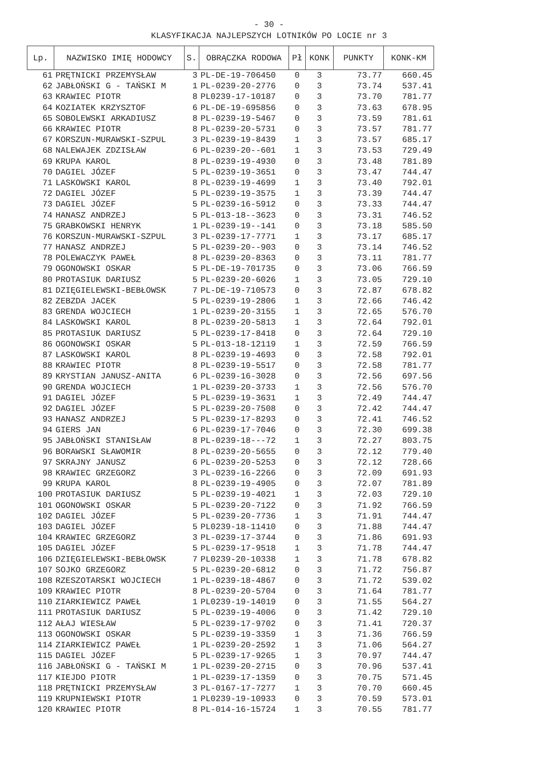- 30 -
KLASYFIKACJA NAJLEPSZYCH LOTNIKÓW PO LOCIE nr 3
| Lp. | NAZWISKO IMIĘ HODOWCY | S. | OBRĄCZKA RODOWA | Pł | KONK | PUNKTY | KONK-KM |
| --- | --- | --- | --- | --- | --- | --- | --- |
| 61 | PRĘTNICKI PRZEMYSŁAW | 3 | PL-DE-19-706450 | 0 | 3 | 73.77 | 660.45 |
| 62 | JABŁOŃSKI G - TAŃSKI M | 1 | PL-0239-20-2776 | 0 | 3 | 73.74 | 537.41 |
| 63 | KRAWIEC PIOTR | 8 | PL0239-17-10187 | 0 | 3 | 73.70 | 781.77 |
| 64 | KOZIATEK KRZYSZTOF | 6 | PL-DE-19-695856 | 0 | 3 | 73.63 | 678.95 |
| 65 | SOBOLEWSKI ARKADIUSZ | 8 | PL-0239-19-5467 | 0 | 3 | 73.59 | 781.61 |
| 66 | KRAWIEC PIOTR | 8 | PL-0239-20-5731 | 0 | 3 | 73.57 | 781.77 |
| 67 | KORSZUN-MURAWSKI-SZPUL | 3 | PL-0239-19-8439 | 1 | 3 | 73.57 | 685.17 |
| 68 | NALEWAJEK ZDZISŁAW | 6 | PL-0239-20--601 | 1 | 3 | 73.53 | 729.49 |
| 69 | KRUPA KAROL | 8 | PL-0239-19-4930 | 0 | 3 | 73.48 | 781.89 |
| 70 | DAGIEL JÓZEF | 5 | PL-0239-19-3651 | 0 | 3 | 73.47 | 744.47 |
| 71 | LASKOWSKI KAROL | 8 | PL-0239-19-4699 | 1 | 3 | 73.40 | 792.01 |
| 72 | DAGIEL JÓZEF | 5 | PL-0239-19-3575 | 1 | 3 | 73.39 | 744.47 |
| 73 | DAGIEL JÓZEF | 5 | PL-0239-16-5912 | 0 | 3 | 73.33 | 744.47 |
| 74 | HANASZ ANDRZEJ | 5 | PL-013-18--3623 | 0 | 3 | 73.31 | 746.52 |
| 75 | GRABKOWSKI HENRYK | 1 | PL-0239-19--141 | 0 | 3 | 73.18 | 585.50 |
| 76 | KORSZUN-MURAWSKI-SZPUL | 3 | PL-0239-17-7771 | 1 | 3 | 73.17 | 685.17 |
| 77 | HANASZ ANDRZEJ | 5 | PL-0239-20--903 | 0 | 3 | 73.14 | 746.52 |
| 78 | POLEWACZYK PAWEŁ | 8 | PL-0239-20-8363 | 0 | 3 | 73.11 | 781.77 |
| 79 | OGONOWSKI OSKAR | 5 | PL-DE-19-701735 | 0 | 3 | 73.06 | 766.59 |
| 80 | PROTASIUK DARIUSZ | 5 | PL-0239-20-6026 | 1 | 3 | 73.05 | 729.10 |
| 81 | DZIĘGIELEWSKI-BEBŁOWSK | 7 | PL-DE-19-710573 | 0 | 3 | 72.87 | 678.82 |
| 82 | ZEBZDA JACEK | 5 | PL-0239-19-2806 | 1 | 3 | 72.66 | 746.42 |
| 83 | GRENDA WOJCIECH | 1 | PL-0239-20-3155 | 1 | 3 | 72.65 | 576.70 |
| 84 | LASKOWSKI KAROL | 8 | PL-0239-20-5813 | 1 | 3 | 72.64 | 792.01 |
| 85 | PROTASIUK DARIUSZ | 5 | PL-0239-17-8418 | 0 | 3 | 72.64 | 729.10 |
| 86 | OGONOWSKI OSKAR | 5 | PL-013-18-12119 | 1 | 3 | 72.59 | 766.59 |
| 87 | LASKOWSKI KAROL | 8 | PL-0239-19-4693 | 0 | 3 | 72.58 | 792.01 |
| 88 | KRAWIEC PIOTR | 8 | PL-0239-19-5517 | 0 | 3 | 72.58 | 781.77 |
| 89 | KRYSTIAN JANUSZ-ANITA | 6 | PL-0239-16-3028 | 0 | 3 | 72.56 | 697.56 |
| 90 | GRENDA WOJCIECH | 1 | PL-0239-20-3733 | 1 | 3 | 72.56 | 576.70 |
| 91 | DAGIEL JÓZEF | 5 | PL-0239-19-3631 | 1 | 3 | 72.49 | 744.47 |
| 92 | DAGIEL JÓZEF | 5 | PL-0239-20-7508 | 0 | 3 | 72.42 | 744.47 |
| 93 | HANASZ ANDRZEJ | 5 | PL-0239-17-8293 | 0 | 3 | 72.41 | 746.52 |
| 94 | GIERS JAN | 6 | PL-0239-17-7046 | 0 | 3 | 72.30 | 699.38 |
| 95 | JABŁOŃSKI STANISŁAW | 8 | PL-0239-18---72 | 1 | 3 | 72.27 | 803.75 |
| 96 | BORAWSKI SŁAWOMIR | 8 | PL-0239-20-5655 | 0 | 3 | 72.12 | 779.40 |
| 97 | SKRAJNY JANUSZ | 6 | PL-0239-20-5253 | 0 | 3 | 72.12 | 728.66 |
| 98 | KRAWIEC GRZEGORZ | 3 | PL-0239-16-2266 | 0 | 3 | 72.09 | 691.93 |
| 99 | KRUPA KAROL | 8 | PL-0239-19-4905 | 0 | 3 | 72.07 | 781.89 |
| 100 | PROTASIUK DARIUSZ | 5 | PL-0239-19-4021 | 1 | 3 | 72.03 | 729.10 |
| 101 | OGONOWSKI OSKAR | 5 | PL-0239-20-7122 | 0 | 3 | 71.92 | 766.59 |
| 102 | DAGIEL JÓZEF | 5 | PL-0239-20-7736 | 1 | 3 | 71.91 | 744.47 |
| 103 | DAGIEL JÓZEF | 5 | PL0239-18-11410 | 0 | 3 | 71.88 | 744.47 |
| 104 | KRAWIEC GRZEGORZ | 3 | PL-0239-17-3744 | 0 | 3 | 71.86 | 691.93 |
| 105 | DAGIEL JÓZEF | 5 | PL-0239-17-9518 | 1 | 3 | 71.78 | 744.47 |
| 106 | DZIĘGIELEWSKI-BEBŁOWSK | 7 | PL0239-20-10338 | 1 | 3 | 71.78 | 678.82 |
| 107 | SOJKO GRZEGORZ | 5 | PL-0239-20-6812 | 0 | 3 | 71.72 | 756.87 |
| 108 | RZESZOTARSKI WOJCIECH | 1 | PL-0239-18-4867 | 0 | 3 | 71.72 | 539.02 |
| 109 | KRAWIEC PIOTR | 8 | PL-0239-20-5704 | 0 | 3 | 71.64 | 781.77 |
| 110 | ZIARKIEWICZ PAWEŁ | 1 | PL0239-19-14019 | 0 | 3 | 71.55 | 564.27 |
| 111 | PROTASIUK DARIUSZ | 5 | PL-0239-19-4006 | 0 | 3 | 71.42 | 729.10 |
| 112 | AŁAJ WIESŁAW | 5 | PL-0239-17-9702 | 0 | 3 | 71.41 | 720.37 |
| 113 | OGONOWSKI OSKAR | 5 | PL-0239-19-3359 | 1 | 3 | 71.36 | 766.59 |
| 114 | ZIARKIEWICZ PAWEŁ | 1 | PL-0239-20-2592 | 1 | 3 | 71.06 | 564.27 |
| 115 | DAGIEL JÓZEF | 5 | PL-0239-17-9265 | 1 | 3 | 70.97 | 744.47 |
| 116 | JABŁOŃSKI G - TAŃSKI M | 1 | PL-0239-20-2715 | 0 | 3 | 70.96 | 537.41 |
| 117 | KIEJDO PIOTR | 1 | PL-0239-17-1359 | 0 | 3 | 70.75 | 571.45 |
| 118 | PRĘTNICKI PRZEMYSŁAW | 3 | PL-0167-17-7277 | 1 | 3 | 70.70 | 660.45 |
| 119 | KRUPNIEWSKI PIOTR | 1 | PL0239-19-10933 | 0 | 3 | 70.59 | 573.01 |
| 120 | KRAWIEC PIOTR | 8 | PL-014-16-15724 | 1 | 3 | 70.55 | 781.77 |